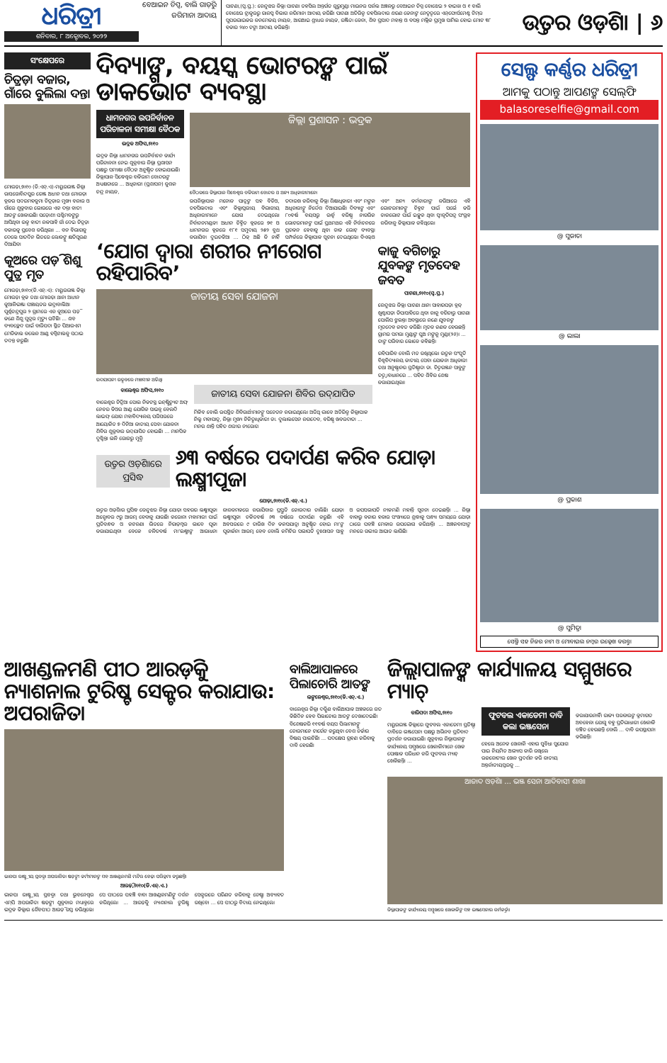ଧରିତ୍ରୀ
ଶନିବାର, ୮ ଅକ୍ଟୋବର, ୨୦୨୨
ବେଆଇନ ଚିପ୍ସ, ବାଲି ଗାଡ଼ିରୁ ଜରିମାନା ଆଦାୟ
ପାଟଣା,(ସ୍ୱ.ପ୍ର.): କେନ୍ଦୁଝର ଜିଲ୍ଲା ପାଟଣା ତହସିଲ ଅନ୍ତର୍ଗତ ଗୁରୁମୁଣ୍ଡା ମାଇନର ସର୍କଲ ଅଞ୍ଚଳରୁ ବେଆଇନ ଚିପ୍ସ ବୋଝେଇ ୨ ହାଇୱା ଓ ୧ ବାଲି ବୋଝେଇ ଟ୍ରାକ୍ଟରରୁ ରାଜସ୍ୱ ବିଭାଗ ଜରିମାନା ଆଦାୟ କରିଛି। ପାଟଣା ଅତିରିକ୍ତ ତହସିଲଦାର ଶରଣ ଜେନାଙ୍କ ନେତୃତ୍ୱରେ ଏନ୍‌ଫୋର୍ସମେଣ୍ଟ ଟିମ୍‌ର ସୁପରଭାଇଜର ଜନମେଜୟ ନାୟକ, ଆରଆଇ ଶ୍ରୀଧର ନାୟକ, ରଞ୍ଜିତା ଜେନା, ଶିବ ପ୍ରସାଦ ମହାନ୍ତ ଓ ବସନ୍ତ ମଲ୍ଲିକ ପ୍ରମୁଖ ସାମିଲ ହୋଇ ମୋଟ ୩୮ ହଜାର ୨୪୦ ଟଙ୍କା ଆଦାୟ କରିଛନ୍ତି।
ଉତ୍ତର ଓଡ଼ିଶା | ୬
ସଂକ୍ଷେପରେ
ଚିତ୍ରଡ଼ା ବଜାର, ଗାଁରେ ବୁଲିଲା ଦନ୍ତା
ମୋରଡ଼ା,୭।୧୦ (ଡି.ଏନ୍.ଏ)-ମୟୂରଭଞ୍ଜ ଜିଲ୍ଲା ରାସଗୋବିନ୍ଦପୁର ରେଞ୍ଜ ଅଧୀନ ତଥା ମୋରଡ଼ା ବ୍ଲକର ସଦରମହକୁମା ଚିତ୍ରଡ଼ାର ମୁଖ୍ୟ ବଜାର ଓ ଗାଁରେ ଶୁକ୍ରବାର ଭୋରରେ ଏକ ଦନ୍ତା ହାତୀ ଆତଙ୍କ ଖେଳାଇଛି। ପଡ଼ୋଶୀ ପଶ୍ଚିମବଙ୍ଗରୁ ଆସିଥିବା ଉକ୍ତ ହାତୀ ଜଳସାହି ଗାଁ ଦେଇ ଚିତ୍ରଡ଼ା ବଜାରକୁ ପ୍ରବେଶ କରିଥିଲା। ... ବନ ବିଭାଗକୁ ଦେଲେ ସାତଦିନ ଭିତରେ ଲୋକଙ୍କୁ କ୍ଷତିପୂରଣ ଦିଆଯିବ।
କୂଅରେ ପଡ଼ି ଶିଶୁ ପୁତ୍ର ମୃତ
ମୋରଡ଼ା,୭।୧୦(ଡି.ଏନ୍.ଏ): ମୟୂରଭଞ୍ଜ ଜିଲ୍ଲା ମୋରଡ଼ା ବ୍ଲକ ତଥା ମୋରଡ଼ା ଥାନା ଅଧୀନ କୁଆଳିଭଞ୍ଜା ପଞ୍ଚାୟତର ଭଦ୍ରାବାଲିଆ ପୂର୍ଣ୍ଣଚନ୍ଦ୍ରପୁର ୨ ଗ୍ରାମରେ ଏକ କୂଅରେ ପଡ଼ି ଜଣେ ଶିଶୁ ପୁତ୍ରର ମୃତ୍ୟୁ ଘଟିଛି। ... ଶବ ବ୍ୟବଚ୍ଛେଦ ପାଇଁ ବାରିପଦା ସ୍ଥିତ ପିଆରଏମ ମେଡିକାଲ କଲେଜ ଆଣ୍ଡ ହସ୍ପିଟାଲକୁ ପଠାଇ ତଦନ୍ତ କରୁଛି।
ଦିବ୍ୟାଙ୍ଗ, ବୟସ୍କ ଭୋଟରଙ୍କ ପାଇଁ ଡାକଭୋଟ ବ୍ୟବସ୍ଥା
ଧାମନଗର ଉପନିର୍ବାଚନ ପରିଚାଳନା ସମୀକ୍ଷା ବୈଠକ
ଭଦ୍ରକ ଅଫିସ,୭।୧୦
ଭଦ୍ରକ ଜିଲ୍ଲା ଧାମନଗର ଉପନିର୍ବାଚନ କାର୍ଯ୍ୟ ପରିଚାଳନା ନେଇ ଶୁକ୍ରବାର ଜିଲ୍ଲା ପ୍ରଶାସନ ପକ୍ଷରୁ ସମୀକ୍ଷା ବୈଠକ ଅନୁଷ୍ଠିତ ହୋଇଯାଇଛି। ଜିଲ୍ଲାପାଳ ସିଦ୍ଧେଶ୍ୱର ବଳିରାମ ବୋନ୍ଦରଙ୍କ ଅଧ୍ୟକ୍ଷତାରେ ... ଅଧିକାରୀ (ପ୍ରଶାସନ) କୁଶଳ ଚନ୍ଦ୍ର ନାୟକ,
ଜିଲ୍ଲା ପ୍ରଶାସନ : ଭଦ୍ରକ
ବୈଠକରେ ଜିଲ୍ଲାପାଳ ସିଦ୍ଧେଶ୍ୱର ବଳିରାମ ବୋନ୍ଦର ଓ ଅନ୍ୟ ଅଧିକାରୀମାନେ।
ଉପଜିଲ୍ଲାପାଳ ମନୋଜ ପାତ୍ରଙ୍କ ସହ ବିଡିଓ, ତହସିଲଦାର ଏବଂ ଜିଲ୍ଲାସ୍ତରୀୟ ବିଭାଗୀୟ ଅଧିକାରୀମାନେ ଯୋଗ ଦେଇଥିଲେ। ନିର୍ବାଚନମଣ୍ଡଳୀ ଅଧୀନ ଚିହ୍ନିତ ବ୍ଲକରେ ୭୧ ଓ ଧାମନଗର ବ୍ଲକରେ ୧୮୧ ସମୁଦାୟ ୨୫୨ ବୁଥ କରାଯିବ। ଦୁଇଚକିଆ ... ଠିକ୍ ଅଛି କି ନାହିଁ ତଦାରଖ କରିବାକୁ ଜିଲ୍ଲା ଶିକ୍ଷାଧିକାରୀ ଏବଂ ମଙ୍ଗଳ ଅଧିକାରୀଙ୍କୁ ନିର୍ଦ୍ଦେଶ ଦିଆଯାଇଛି। ଦିବ୍ୟାଙ୍ଗ ଏବଂ ୮୦ବର୍ଷ ବୟସରୁ ଊର୍ଦ୍ଧ୍ୱ ବରିଷ୍ଠ ନାଗରିକ ଭୋଟରମାନଙ୍କ ପାଇଁ ପ୍ରଥମଥର ଏହି ନିର୍ବାଚନରେ ପ୍ରଚଳନ ହେବାକୁ ଥିବା ଡାକ ଭୋଟ୍ ବ୍ୟବସ୍ଥା ସମ୍ପର୍କରେ ଜିଲ୍ଲାପାଳ ସୂଚନା ଦେଇଥିଲେ। ବିଏଲ୍‌ଓ ଏବଂ ଅନ୍ୟ କର୍ମଚାରୀଙ୍କ ଜରିଆରେ ଏହି ଭୋଟରମାନଙ୍କୁ ଚିହ୍ନଟ ପାଇଁ ସର୍ଭେ କରି ଡାକଭୋଟ ପାଇଁ ଇଚ୍ଛୁକ ଥିବା ସ୍ୱୀକୃତିପତ୍ର ସଂଗ୍ରହ କରିବାକୁ ଜିଲ୍ଲାପାଳ କହିଥିଲେ।
‘ଯୋଗ ଦ୍ୱାରା ଶରୀର ନୀରୋଗ ରହିପାରିବ’
ଜାତୀୟ ସେବା ଯୋଜନା
ଉଦଯାପନୀ ଉତ୍ସବରେ ମଞ୍ଚାସୀନ ଅତିଥି।
ବାଲେଶ୍ୱର ଅଫିସ,୭।୧୦
ବାଲେଶ୍ୱର ଚିତ୍ରିଆ ପୋଲ ନିକଟସ୍ଥ ଇନ୍‌ଷ୍ଟିଚ୍ୟୁଟ ଅଫ୍ ନେଚର କିଓର ଆଣ୍ଡ ଯୋଗିକ ସାଇନ୍ସ ହେଲଦି ଲାଇଫ୍ ଯୋଗ ମହାବିଦ୍ୟାଳୟ ପରିସରରେ ଆୟୋଜିତ ୭ ଦିନିଆ ଜାତୀୟ ସେବା ଯୋଜନା ଶିବିର ଶୁକ୍ରବାର ଉଦ୍‌ଯାପିତ ହୋଇଛି। ... ମାନସିକ ଦୁଶ୍ଚିନ୍ତା ଭଳି ରୋଗରୁ ମୁକ୍ତି
ଜାତୀୟ ସେବା ଯୋଜନା ଶିବିର ଉଦ୍‌ଯାପିତ
ମିଳିବ ବୋଲି ଉପସ୍ଥିତ ଶିବିରାର୍ଥୀମାନଙ୍କୁ ସଚେତନ କରାଇଥିଲେ। ଅତିଥି ଭାବେ ଅତିରିକ୍ତ ଜିଲ୍ଲାପାଳ ନିଲୁ ମହାପାତ୍ର, ଜିଲ୍ଲା ମୁଖ୍ୟ ଚିକିତ୍ସାଧିକାରୀ ଡା. ଦୁଲାଲସେନ ଜଗଦେବ, ବରିଷ୍ଠ ଖବରଦାତା ... ମନର ଶାନ୍ତି ସହିତ ଶରୀର ନୀରୋଗ
କାଜୁ ବଗିଚାରୁ ଯୁବକଙ୍କ ମୃତଦେହ ଜବତ
ପାଟଣା,୭।୧୦(ସ୍ୱ.ପ୍ର.)
କେନ୍ଦୁଝର ଜିଲ୍ଲା ପାଟଣା ଥାନା ସାହାରପଡ଼ା ବ୍ଲକ୍ ଖୁଣ୍ଟାପଡ଼ା ଡିପାସାହିରେ ଥିବା କାଜୁ ବଗିଚାରୁ ପାଟଣା ପୋଲିସ ଝୁଲନ୍ତା ଅବସ୍ଥାରେ ଜଣେ ଯୁବକଙ୍କ ମୃତଦେହ ଜବତ କରିଛି। ମୃତକ ଜଣକ ହେଉଛନ୍ତି ଗ୍ରାମର ସମରା ମୁଣ୍ଡାଙ୍କ ପୁଅ ମଙ୍ଗଳୁ ମୁଣ୍ଡା(୨୬)। ... ତାଙ୍କ ପରିବାର ଲୋକେ କହିଛନ୍ତି।
ରହିପାରିବ ବୋଲି ମତ ରଖିଥିଲେ। ଉତ୍କଳ ସଂସ୍କୃତି ବିଶ୍ୱବିଦ୍ୟାଳୟ ଜାତୀୟ ସେବା ଯୋଜନା ଅଧିକାରୀ ତଥା ଅନୁଷ୍ଠାନର ପ୍ରତିଷ୍ଠାତା ଡା. ଚିତ୍ତରଞ୍ଜନ ସାହୁଙ୍କ ତତ୍ତ୍ୱାବଧାନରେ ... ସହିତ ଶିବିର ଶେଷ କରାଯାଇଥିଲା।
ଉତ୍ତର ଓଡ଼ିଶାରେ ପ୍ରସିଦ୍ଧ
୬୩ ବର୍ଷରେ ପଦାର୍ପଣ କରିବ ଯୋଡ଼ା ଲକ୍ଷ୍ମୀପୂଜା
ଯୋଡ଼ା,୭।୧୦(ଡି.ଏନ୍.ଏ.)
ଉତ୍ତର ଓଡ଼ିଶାର ପ୍ରସିଦ୍ଧ କେନ୍ଦୁଝର ଜିଲ୍ଲା ଯୋଡ଼ା ସହରର ଲକ୍ଷ୍ମୀପୂଜା ଅକ୍ଟୋବର ୯ରୁ ଆରମ୍ଭ ହେବାକୁ ଯାଉଛି। କରୋନା ମହାମାରୀ ପାଇଁ ପ୍ରତିବନ୍ଧକ ଓ କଟକଣା ଭିତରେ ନିରାଡ଼ମ୍ବର ଭାବେ ପୂଜା କରାଯାଇଥିବା ବେଳେ ଚଳିତବର୍ଷ ମା’ଲକ୍ଷ୍ମୀଙ୍କ ଆରାଧନା ଜାକଜମକରେ କରାଯିବାର ପ୍ରସ୍ତୁତି ଜୋରଦାର ଚାଲିଛି। ଯୋଡ଼ା ଲକ୍ଷ୍ମୀପୂଜା ଚଳିତବର୍ଷ ୬୩ ବର୍ଷରେ ପଦାର୍ପଣ କରୁଛି। ଏହି ଅବସରରେ ୯ ତାରିଖ ଦିନ କଳସଯାତ୍ରା ଅନୁଷ୍ଠିତ ହୋଇ ମା’ଙ୍କ ପୂଜାର୍ଚ୍ଚନା ଆରମ୍ଭ ହେବ ବୋଲି କମିଟିର ସଭାପତି ଦୁଃଶାସନ ସାହୁ ଓ ଉପସଭାପତି ନୀଳମଣି ମହାନ୍ତି ସୂଚନା ଦେଇଛନ୍ତି। ... ଜିଲ୍ଲା ବାହାରୁ ହଜାର ହଜାର ସଂଖ୍ୟାରେ ଶ୍ରଦ୍ଧାଳୁ ସନ୍ଧ୍ୟା ସମୟରେ ଯୋଡ଼ା ଠାରେ ପହଞ୍ଚି ମେଳାର ଉପଭୋଗ କରିଥାନ୍ତି। ... ଅଞ୍ଚଳବାସୀଙ୍କ ମନରେ ଗଭୀର ଆଘାତ ଲାଗିଛି।
ସେଲ୍ଫ କର୍ଣ୍ଣର ଧରିତ୍ରୀ
ଆମକୁ ପଠାନ୍ତୁ ଆପଣଙ୍କ ସେଲ୍‌ଫି
balasoreselfie@gmail.com
@ ସୁଜାତା
@ ଲାଲା
@ ପ୍ରକାଶ
@ ସୁମିତ୍ରା
ସେଲ୍ଫି ସହ ନିଜର ନାମ ଓ ମୋବାଇଲ ନମ୍ବର ଉଲ୍ଲେଖ କରନ୍ତୁ।
ଆଖଣ୍ଡଳମଣି ପୀଠ ଆରଡ଼ିକୁ ନ୍ୟାଶନାଲ ଟୁରିଷ୍ଟ ସେକ୍ଟର କରାଯାଉ: ଅପରାଜିତା
ଭାଜପା ରାଷ୍ଟ୍ରୀୟ ପ୍ରବକ୍ତା ଅପରାଜିତା ଷଡ଼ଙ୍ଗୀ କର୍ମୀମାନଙ୍କ ସହ ଆଖଣ୍ଡଳମଣି ମନ୍ଦିର ବେଢ଼ା ପରିକ୍ରମା କରୁଛନ୍ତି।
ଆରଡ଼ି,୭।୧୦(ଡି.ଏନ୍.ଏ.)
ଭାଜପା ରାଷ୍ଟ୍ରୀୟ ପ୍ରବକ୍ତା ତଥା ଭୁବନେଶ୍ୱର ଏମ୍‌ପି ଅପରାଜିତା ଷଡ଼ଙ୍ଗୀ ଶୁକ୍ରବାର ମଧ୍ୟାହ୍ନରେ ଭଦ୍ରକ ଜିଲ୍ଲାର ଶୈବପୀଠ ଆରଡ଼ି ଗସ୍ତ କରିଥିଲେ। ସେ ପୀଠରେ ପହଞ୍ଚି ବାବା ଆଖଣ୍ଡଳମଣିଙ୍କୁ ଦର୍ଶନ କରିଥିଲେ। ... ଆରଡ଼ିକୁ ନ୍ୟାଶନାଲ ଟୁରିଷ୍ଟ ସେକ୍ଟରରେ ପରିଣତ କରିବାକୁ ଚେଷ୍ଟା ଅବ୍ୟାହତ ରଖିବେ। ... ସେ ପୀଠରୁ ବିଦାୟ ନେଇଥିଲେ।
ବାଲିଆପାଳରେ ପିଲାଚୋରି ଆତଙ୍କ
ଲଙ୍ଗଳେଶ୍ୱର,୭।୧୦(ଡି.ଏନ୍.ଏ.)
ବାଲେଶ୍ୱର ଜିଲ୍ଲା ଦକ୍ଷିଣ ବାଲିଆପାଳ ଅଞ୍ଚଳରେ ଗତ କିଛିଦିନ ହେବ ପିଲାଚୋର ଆତଙ୍କ ଦେଖାଦେଇଛି। ବିଶେଷକରି ୧୧ବର୍ଷ ବୟସ ପିଲାମାନଙ୍କୁ ଚୋରମାନେ ଟାର୍ଗେଟ କରୁଥିବା ବେଶ ଚର୍ଚ୍ଚାର ବିଷୟ ପାଲଟିଛି। ... ପଦକ୍ଷେପ ଗ୍ରହଣ କରିବାକୁ ଦାବି ହେଉଛି।
ଜିଲ୍ଲାପାଳଙ୍କ କାର୍ଯ୍ୟାଳୟ ସମ୍ମୁଖରେ ମ୍ୟାଚ୍
ବାରିପଦା ଅଫିସ,୭।୧୦
ମୟୂରଭଞ୍ଜ ଜିଲ୍ଲାରେ ଫୁଟବଲ ଏକାଡେମୀ ପ୍ରତିଷ୍ଠା ଦାବିରେ ଭଞ୍ଜସେନା ପକ୍ଷରୁ ଅଭିନବ ପ୍ରତିବାଦ ପ୍ରଦର୍ଶନ କରାଯାଇଛି। ଶୁକ୍ରବାର ଜିଲ୍ଲାପାଳଙ୍କ କାର୍ଯ୍ୟାଳୟ ସମ୍ମୁଖରେ ଖେଳାଳିମାନେ ଖେଳ ପୋଷାକ ପରିଧାନ କରି ଫୁଟବଲ ମ୍ୟାଚ୍ ଖେଳିଛନ୍ତି। ...
ଫୁଟବଲ ଏକାଡେମୀ ଦାବି କଲା ଭଞ୍ଜସେନା
ହେଲେ ଅନେକ ଖେଳାଳି ଏହାର ସୁବିଧା ସୁଯୋଗ ପାଇ ନିୟମିତ ଅଭ୍ୟାସ ଜାରି ରଖିଲେ ଉଚ୍ଚକୋଟୀର ଖେଳ ପ୍ରଦର୍ଶନ କରି ଜାତୀୟ ଅନ୍ତର୍ଜାତୀୟସ୍ତରକୁ ...
କରାଯାଉନାହିଁ। ରାଜ୍ୟ ସରକାରଙ୍କ କ୍ରମାଗତ ଅବହେଳା ଯୋଗୁ ବହୁ ପ୍ରତିଭାଧାରୀ ଖେଳାଳି ବଞ୍ଚିତ ହେଉଛନ୍ତି ବୋଲି ... ଦାବି ଉପସ୍ଥାପନା କରିଛନ୍ତି।
ଆଜାଦ ଓଡ଼ିଶା ... ଭଞ୍ଜ ସେନା ଆଦିବାସୀ ଶାଖା
ଜିଲ୍ଲାପାଳଙ୍କ କାର୍ଯ୍ୟାଳୟ ସମ୍ମୁଖରେ ଖେଳାଳିଙ୍କ ସହ ଭଞ୍ଜସେନାର କର୍ମକର୍ତ୍ତା।